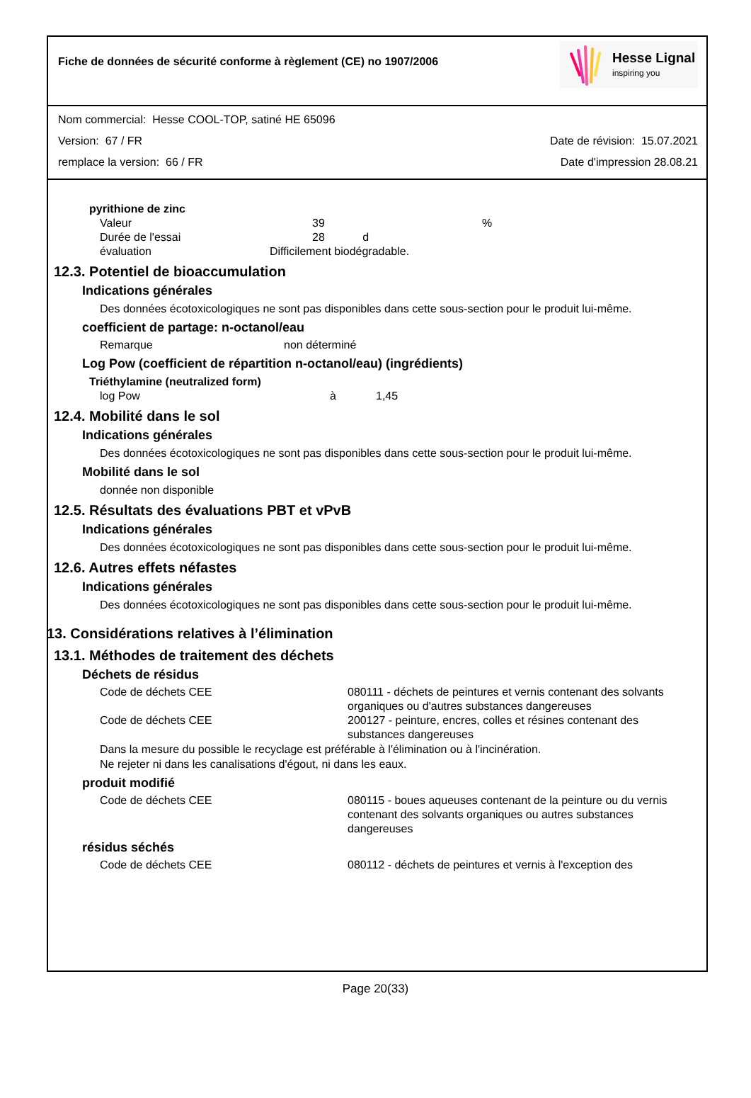Fiche de données de sécurité conforme à règlement (CE) no 1907/2006
Hesse Lignal
inspiring you
Nom commercial: Hesse COOL-TOP, satiné HE 65096
Version: 67 / FR Date de révision: 15.07.2021
remplace la version: 66 / FR Date d'impression 28.08.21
pyrithione de zinc
| Valeur | 39 | % |
| Durée de l'essai | 28 d | |
| évaluation | Difficilement biodégradable. | |
12.3. Potentiel de bioaccumulation
Indications générales
Des données écotoxicologiques ne sont pas disponibles dans cette sous-section pour le produit lui-même.
coefficient de partage: n-octanol/eau
| Remarque | non déterminé |
Log Pow (coefficient de répartition n-octanol/eau) (ingrédients)
Triéthylamine (neutralized form)
| log Pow | à | 1,45 |
12.4. Mobilité dans le sol
Indications générales
Des données écotoxicologiques ne sont pas disponibles dans cette sous-section pour le produit lui-même.
Mobilité dans le sol
donnée non disponible
12.5. Résultats des évaluations PBT et vPvB
Indications générales
Des données écotoxicologiques ne sont pas disponibles dans cette sous-section pour le produit lui-même.
12.6. Autres effets néfastes
Indications générales
Des données écotoxicologiques ne sont pas disponibles dans cette sous-section pour le produit lui-même.
13. Considérations relatives à l’élimination
13.1. Méthodes de traitement des déchets
Déchets de résidus
| Code de déchets CEE | 080111 - déchets de peintures et vernis contenant des solvants organiques ou d'autres substances dangereuses |
| Code de déchets CEE | 200127 - peinture, encres, colles et résines contenant des substances dangereuses |
Dans la mesure du possible le recyclage est préférable à l'élimination ou à l'incinération.
Ne rejeter ni dans les canalisations d'égout, ni dans les eaux.
produit modifié
| Code de déchets CEE | 080115 - boues aqueuses contenant de la peinture ou du vernis contenant des solvants organiques ou autres substances dangereuses |
résidus séchés
| Code de déchets CEE | 080112 - déchets de peintures et vernis à l'exception des |
Page 20(33)